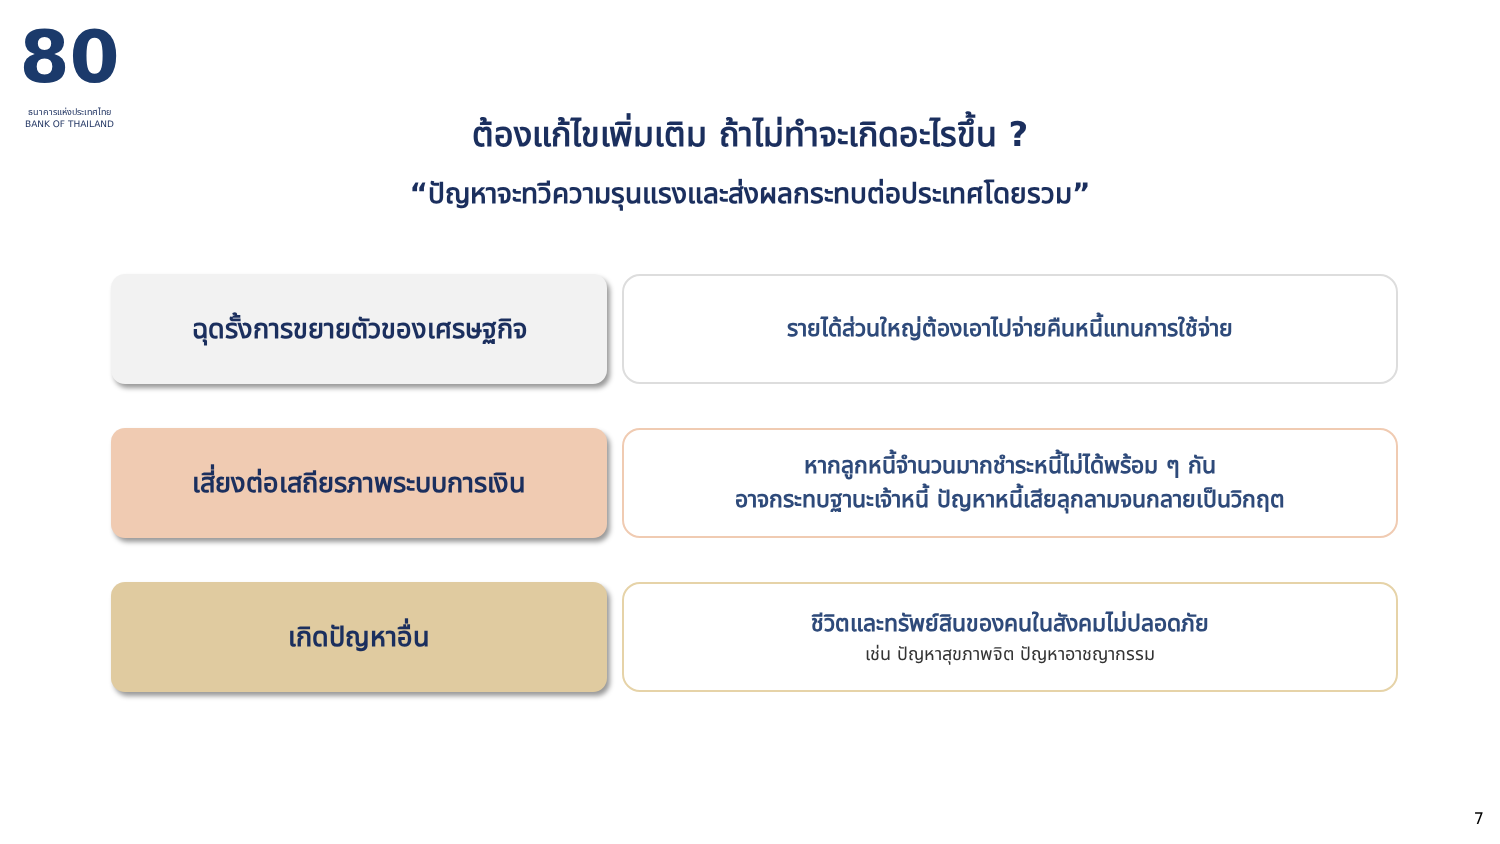80
ธนาคารแห่งประเทศไทย
BANK OF THAILAND
ต้องแก้ไขเพิ่มเติม ถ้าไม่ทำจะเกิดอะไรขึ้น ?
“ปัญหาจะทวีความรุนแรงและส่งผลกระทบต่อประเทศโดยรวม”
ฉุดรั้งการขยายตัวของเศรษฐกิจ
รายได้ส่วนใหญ่ต้องเอาไปจ่ายคืนหนี้แทนการใช้จ่าย
เสี่ยงต่อเสถียรภาพระบบการเงิน
หากลูกหนี้จำนวนมากชำระหนี้ไม่ได้พร้อม ๆ กัน
อาจกระทบฐานะเจ้าหนี้ ปัญหาหนี้เสียลุกลามจนกลายเป็นวิกฤต
เกิดปัญหาอื่น
ชีวิตและทรัพย์สินของคนในสังคมไม่ปลอดภัย
เช่น ปัญหาสุขภาพจิต ปัญหาอาชญากรรม
7